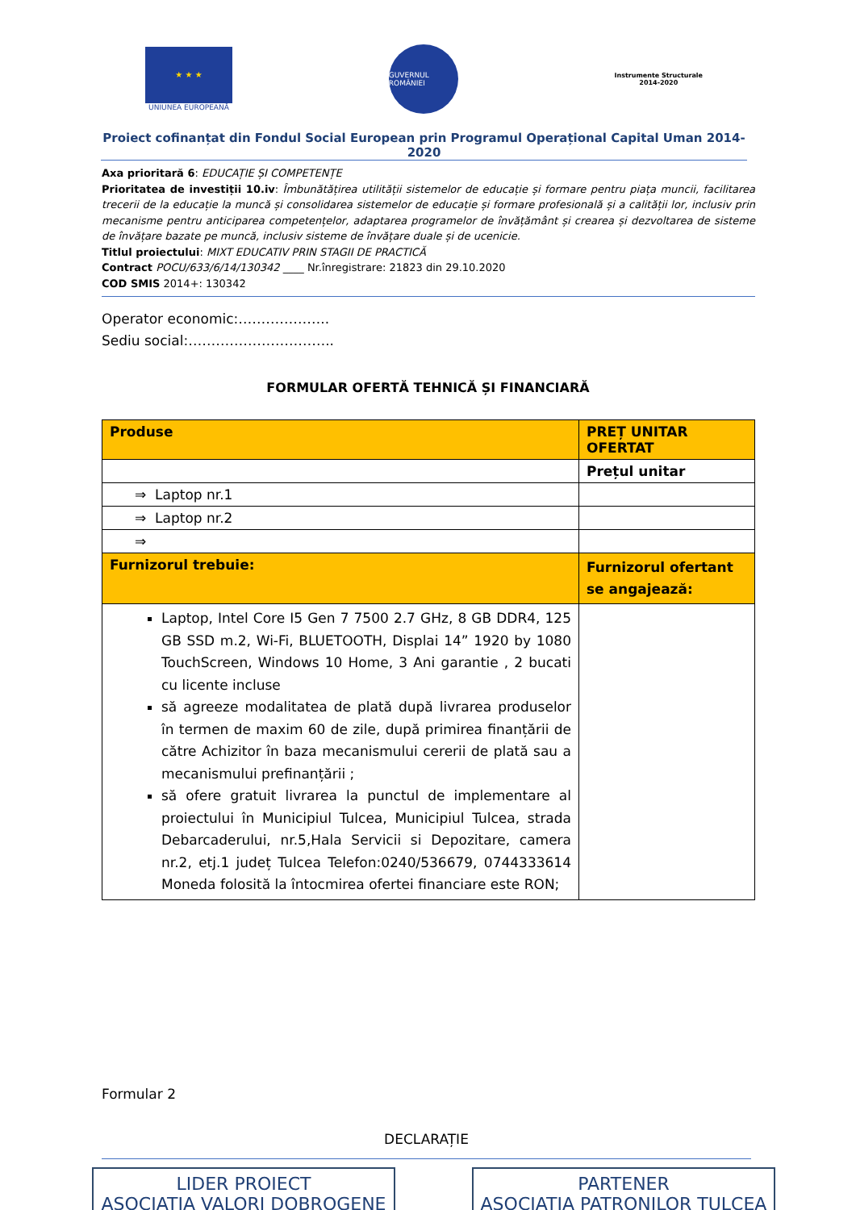★ ★ ★
UNIUNEA EUROPEANĂ
GUVERNUL ROMÂNIEI
Instrumente Structurale
2014-2020
Proiect cofinanțat din Fondul Social European prin Programul Operațional Capital Uman 2014-2020
Axa prioritară 6: EDUCAȚIE ȘI COMPETENȚE
Prioritatea de investiții 10.iv: Îmbunătățirea utilității sistemelor de educație și formare pentru piața muncii, facilitarea trecerii de la educație la muncă și consolidarea sistemelor de educație și formare profesională și a calității lor, inclusiv prin mecanisme pentru anticiparea competențelor, adaptarea programelor de învățământ și crearea și dezvoltarea de sisteme de învățare bazate pe muncă, inclusiv sisteme de învățare duale și de ucenicie.
Titlul proiectului: MIXT EDUCATIV PRIN STAGII DE PRACTICĂ
Contract POCU/633/6/14/130342 ____ Nr.înregistrare: 21823 din 29.10.2020
COD SMIS 2014+: 130342
Operator economic:………………..
Sediu social:…………………………..
FORMULAR OFERTĂ TEHNICĂ ȘI FINANCIARĂ
| Produse | PREȚ UNITAR OFERTAT |
| --- | --- |
| | Prețul unitar |
| ⇒ Laptop nr.1 | |
| ⇒ Laptop nr.2 | |
| ⇒ | |
| Furnizorul trebuie: | Furnizorul ofertant se angajează: |
| Laptop, Intel Core I5 Gen 7 7500 2.7 GHz, 8 GB DDR4, 125 GB SSD m.2, Wi-Fi, BLUETOOTH, Displai 14” 1920 by 1080 TouchScreen, Windows 10 Home, 3 Ani garantie , 2 bucati cu licente incluse să agreeze modalitatea de plată după livrarea produselor în termen de maxim 60 de zile, după primirea finanțării de către Achizitor în baza mecanismului cererii de plată sau a mecanismului prefinanțării ; să ofere gratuit livrarea la punctul de implementare al proiectului în Municipiul Tulcea, Municipiul Tulcea, strada Debarcaderului, nr.5,Hala Servicii si Depozitare, camera nr.2, etj.1 județ Tulcea Telefon:0240/536679, 0744333614 Moneda folosită la întocmirea ofertei financiare este RON; | |
Formular 2
DECLARAȚIE
LIDER PROIECT
ASOCIAȚIA VALORI DOBROGENE
PARTENER
ASOCIAȚIA PATRONILOR TULCEA